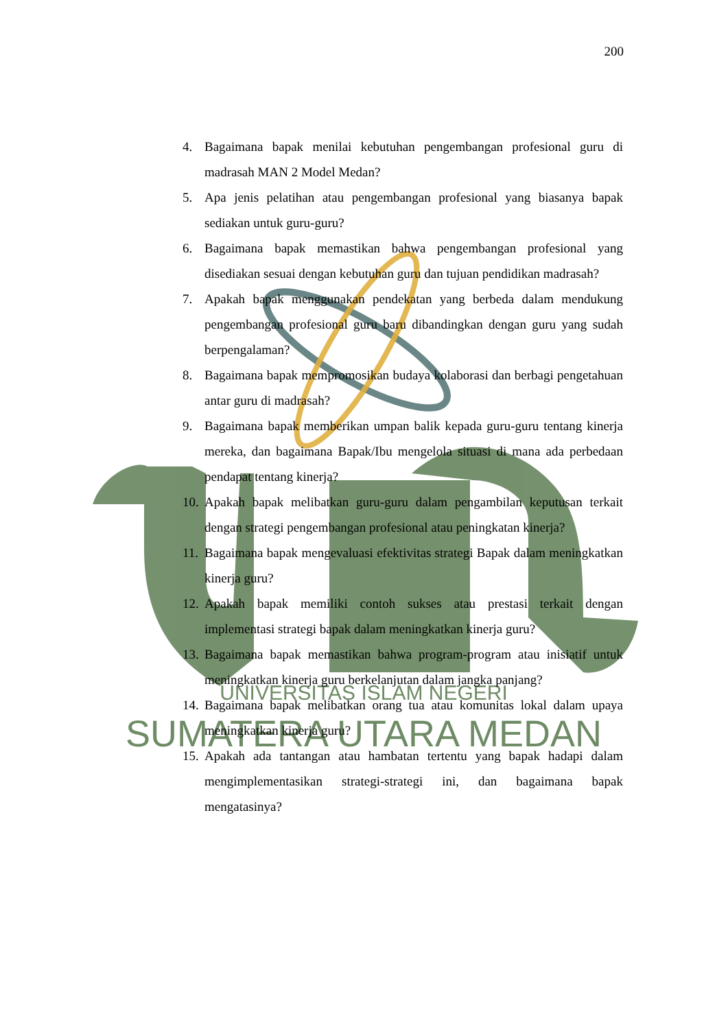UNIVERSITAS ISLAM NEGERI
SUMATERA UTARA MEDAN
200
4. Bagaimana bapak menilai kebutuhan pengembangan profesional guru di madrasah MAN 2 Model Medan?
5. Apa jenis pelatihan atau pengembangan profesional yang biasanya bapak sediakan untuk guru-guru?
6. Bagaimana bapak memastikan bahwa pengembangan profesional yang disediakan sesuai dengan kebutuhan guru dan tujuan pendidikan madrasah?
7. Apakah bapak menggunakan pendekatan yang berbeda dalam mendukung pengembangan profesional guru baru dibandingkan dengan guru yang sudah berpengalaman?
8. Bagaimana bapak mempromosikan budaya kolaborasi dan berbagi pengetahuan antar guru di madrasah?
9. Bagaimana bapak memberikan umpan balik kepada guru-guru tentang kinerja mereka, dan bagaimana Bapak/Ibu mengelola situasi di mana ada perbedaan pendapat tentang kinerja?
10. Apakah bapak melibatkan guru-guru dalam pengambilan keputusan terkait dengan strategi pengembangan profesional atau peningkatan kinerja?
11. Bagaimana bapak mengevaluasi efektivitas strategi Bapak dalam meningkatkan kinerja guru?
12. Apakah bapak memiliki contoh sukses atau prestasi terkait dengan implementasi strategi bapak dalam meningkatkan kinerja guru?
13. Bagaimana bapak memastikan bahwa program-program atau inisiatif untuk meningkatkan kinerja guru berkelanjutan dalam jangka panjang?
14. Bagaimana bapak melibatkan orang tua atau komunitas lokal dalam upaya meningkatkan kinerja guru?
15. Apakah ada tantangan atau hambatan tertentu yang bapak hadapi dalam mengimplementasikan strategi-strategi ini, dan bagaimana bapak mengatasinya?